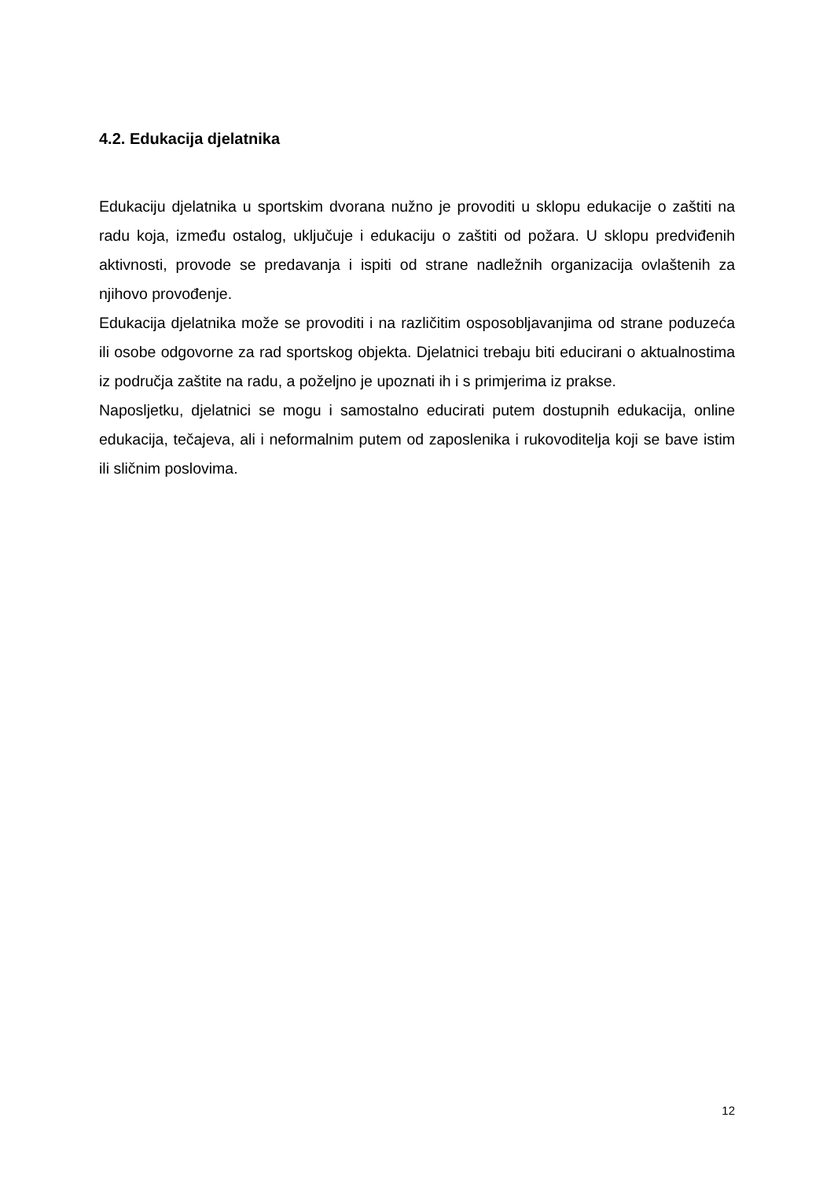4.2. Edukacija djelatnika
Edukaciju djelatnika u sportskim dvorana nužno je provoditi u sklopu edukacije o zaštiti na radu koja, između ostalog, uključuje i edukaciju o zaštiti od požara. U sklopu predviđenih aktivnosti, provode se predavanja i ispiti od strane nadležnih organizacija ovlaštenih za njihovo provođenje.
Edukacija djelatnika može se provoditi i na različitim osposobljavanjima od strane poduzeća ili osobe odgovorne za rad sportskog objekta. Djelatnici trebaju biti educirani o aktualnostima iz područja zaštite na radu, a poželjno je upoznati ih i s primjerima iz prakse.
Naposljetku, djelatnici se mogu i samostalno educirati putem dostupnih edukacija, online edukacija, tečajeva, ali i neformalnim putem od zaposlenika i rukovoditelja koji se bave istim ili sličnim poslovima.
12